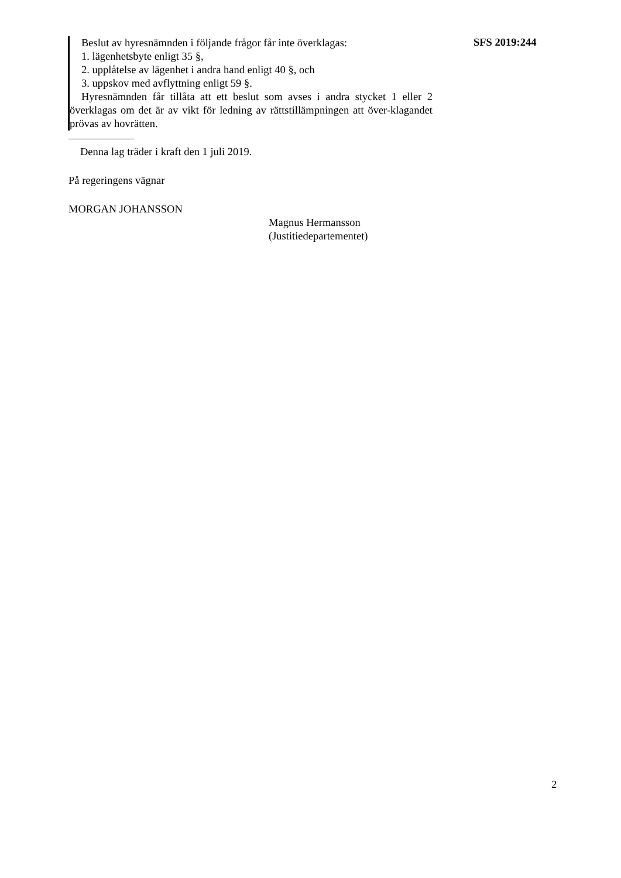Beslut av hyresnämnden i följande frågor får inte överklagas:
1. lägenhetsbyte enligt 35 §,
2. upplåtelse av lägenhet i andra hand enligt 40 §, och
3. uppskov med avflyttning enligt 59 §.
Hyresnämnden får tillåta att ett beslut som avses i andra stycket 1 eller 2 överklagas om det är av vikt för ledning av rättstillämpningen att över-klagandet prövas av hovrätten.
SFS 2019:244
Denna lag träder i kraft den 1 juli 2019.
På regeringens vägnar
MORGAN JOHANSSON
Magnus Hermansson
(Justitiedepartementet)
2